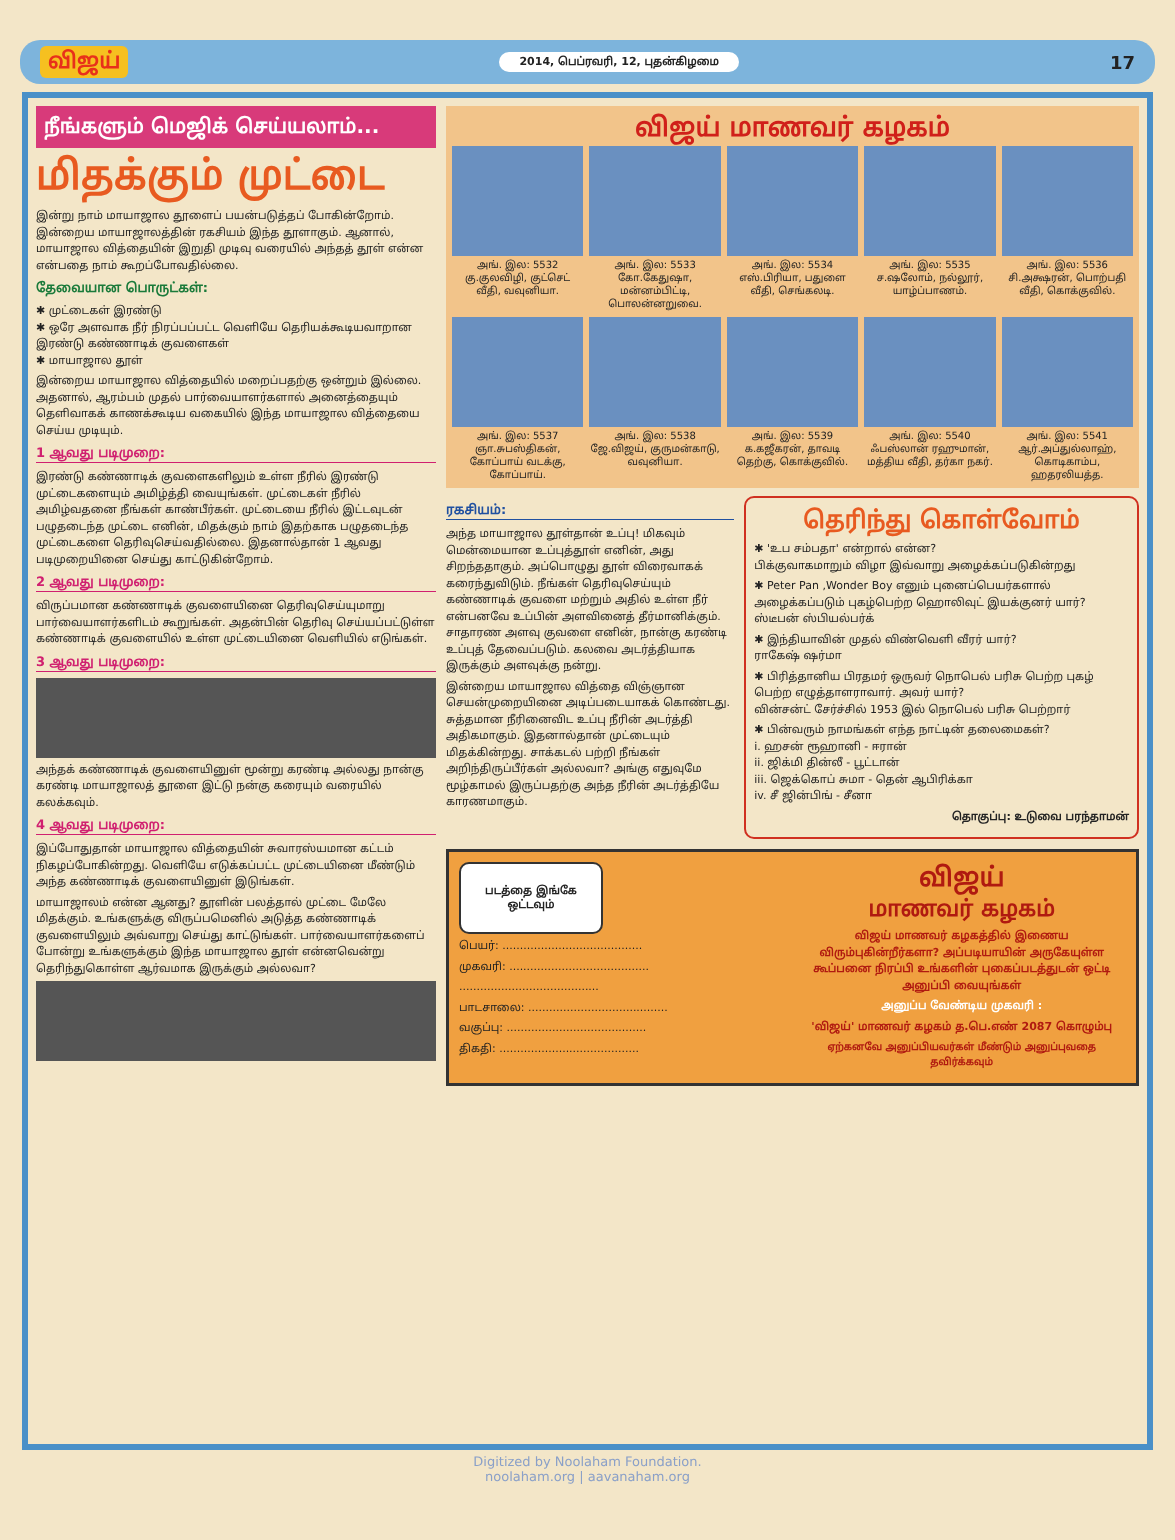விஜய் 2014, பெப்ரவரி, 12, புதன்கிழமை 17
நீங்களும் மெஜிக் செய்யலாம்...
மிதக்கும் முட்டை
இன்று நாம் மாயாஜால தூளைப் பயன்படுத்தப் போகின்றோம். இன்றைய மாயாஜாலத்தின் ரகசியம் இந்த தூளாகும். ஆனால், மாயாஜால வித்தையின் இறுதி முடிவு வரையில் அந்தத் தூள் என்ன என்பதை நாம் கூறப்போவதில்லை.
தேவையான பொருட்கள்:
✱ முட்டைகள் இரண்டு
✱ ஒரே அளவாக நீர் நிரப்பப்பட்ட வெளியே தெரியக்கூடியவாறான இரண்டு கண்ணாடிக் குவளைகள்
✱ மாயாஜால தூள்
இன்றைய மாயாஜால வித்தையில் மறைப்பதற்கு ஒன்றும் இல்லை. அதனால், ஆரம்பம் முதல் பார்வையாளர்களால் அனைத்தையும் தெளிவாகக் காணக்கூடிய வகையில் இந்த மாயாஜால வித்தையை செய்ய முடியும்.
1 ஆவது படிமுறை:
இரண்டு கண்ணாடிக் குவளைகளிலும் உள்ள நீரில் இரண்டு முட்டைகளையும் அமிழ்த்தி வையுங்கள். முட்டைகள் நீரில் அமிழ்வதனை நீங்கள் காண்பீர்கள். முட்டையை நீரில் இட்டவுடன் பழுதடைந்த முட்டை எனின், மிதக்கும் நாம் இதற்காக பழுதடைந்த முட்டைகளை தெரிவுசெய்வதில்லை. இதனால்தான் 1 ஆவது படிமுறையினை செய்து காட்டுகின்றோம்.
2 ஆவது படிமுறை:
விருப்பமான கண்ணாடிக் குவளையினை தெரிவுசெய்யுமாறு பார்வையாளர்களிடம் கூறுங்கள். அதன்பின் தெரிவு செய்யப்பட்டுள்ள கண்ணாடிக் குவளையில் உள்ள முட்டையினை வெளியில் எடுங்கள்.
3 ஆவது படிமுறை:
அந்தக் கண்ணாடிக் குவளையினுள் மூன்று கரண்டி அல்லது நான்கு கரண்டி மாயாஜாலத் தூளை இட்டு நன்கு கரையும் வரையில் கலக்கவும்.
4 ஆவது படிமுறை:
இப்போதுதான் மாயாஜால வித்தையின் சுவாரஸ்யமான கட்டம் நிகழப்போகின்றது. வெளியே எடுக்கப்பட்ட முட்டையினை மீண்டும் அந்த கண்ணாடிக் குவளையினுள் இடுங்கள்.
மாயாஜாலம் என்ன ஆனது? தூளின் பலத்தால் முட்டை மேலே மிதக்கும். உங்களுக்கு விருப்பமெனில் அடுத்த கண்ணாடிக் குவளையிலும் அவ்வாறு செய்து காட்டுங்கள். பார்வையாளர்களைப் போன்று உங்களுக்கும் இந்த மாயாஜால தூள் என்னவென்று தெரிந்துகொள்ள ஆர்வமாக இருக்கும் அல்லவா?
விஜய் மாணவர் கழகம்
அங். இல: 5532
கு.குலவிழி, குட்செட் வீதி, வவுனியா.
அங். இல: 5533
கோ.கேதுஷா, மன்னம்பிட்டி, பொலன்னறுவை.
அங். இல: 5534
எஸ்.பிரியா, பதுளை வீதி, செங்கலடி.
அங். இல: 5535
ச.ஷலோம், நல்லூர், யாழ்ப்பாணம்.
அங். இல: 5536
சி.அக்ஷரன், பொற்பதி வீதி, கொக்குவில்.
அங். இல: 5537
ஞா.சுபஸ்திகன், கோப்பாய் வடக்கு, கோப்பாய்.
அங். இல: 5538
ஜே.விஜய், குருமன்காடு, வவுனியா.
அங். இல: 5539
க.கஜீகரன், தாவடி தெற்கு, கொக்குவில்.
அங். இல: 5540
ஃபஸ்லான் ரஹுமான், மத்திய வீதி, தர்கா நகர்.
அங். இல: 5541
ஆர்.அப்துல்லாஹ், கொடிகாம்ப, ஹதரலியத்த.
ரகசியம்:
அந்த மாயாஜால தூள்தான் உப்பு! மிகவும் மென்மையான உப்புத்தூள் எனின், அது சிறந்ததாகும். அப்பொழுது தூள் விரைவாகக் கரைந்துவிடும். நீங்கள் தெரிவுசெய்யும் கண்ணாடிக் குவளை மற்றும் அதில் உள்ள நீர் என்பனவே உப்பின் அளவினைத் தீர்மானிக்கும். சாதாரண அளவு குவளை எனின், நான்கு கரண்டி உப்புத் தேவைப்படும். கலவை அடர்த்தியாக இருக்கும் அளவுக்கு நன்று.
இன்றைய மாயாஜால வித்தை விஞ்ஞான செயன்முறையினை அடிப்படையாகக் கொண்டது. சுத்தமான நீரினைவிட உப்பு நீரின் அடர்த்தி அதிகமாகும். இதனால்தான் முட்டையும் மிதக்கின்றது. சாக்கடல் பற்றி நீங்கள் அறிந்திருப்பீர்கள் அல்லவா? அங்கு எதுவுமே மூழ்காமல் இருப்பதற்கு அந்த நீரின் அடர்த்தியே காரணமாகும்.
தெரிந்து கொள்வோம்
✱ 'உப சம்பதா' என்றால் என்ன?
பிக்குவாகமாறும் விழா இவ்வாறு அழைக்கப்படுகின்றது
✱ Peter Pan ,Wonder Boy எனும் புனைப்பெயர்களால் அழைக்கப்படும் புகழ்பெற்ற ஹொலிவுட் இயக்குனர் யார்?
ஸ்டீபன் ஸ்பியல்பர்க்
✱ இந்தியாவின் முதல் விண்வெளி வீரர் யார்?
ராகேஷ் ஷர்மா
✱ பிரித்தானிய பிரதமர் ஒருவர் நொபெல் பரிசு பெற்ற புகழ் பெற்ற எழுத்தாளராவார். அவர் யார்?
வின்சன்ட் சேர்ச்சில் 1953 இல் நொபெல் பரிசு பெற்றார்
✱ பின்வரும் நாமங்கள் எந்த நாட்டின் தலைமைகள்?
i. ஹசன் ரூஹானி - ஈரான்
ii. ஜிக்மி தின்லீ - பூட்டான்
iii. ஜெக்கொப் சுமா - தென் ஆபிரிக்கா
iv. சீ ஜின்பிங் - சீனா
தொகுப்பு: உடுவை பரந்தாமன்
படத்தை இங்கே ஒட்டவும்
பெயர்: ........................................
முகவரி: ........................................
........................................
பாடசாலை: ........................................
வகுப்பு: ........................................
திகதி: ........................................
விஜய்
மாணவர் கழகம்
விஜய் மாணவர் கழகத்தில் இணைய விரும்புகின்றீர்களா? அப்படியாயின் அருகேயுள்ள கூப்பனை நிரப்பி உங்களின் புகைப்படத்துடன் ஒட்டி அனுப்பி வையுங்கள்
அனுப்ப வேண்டிய முகவரி :
'விஜய்' மாணவர் கழகம் த.பெ.எண் 2087 கொழும்பு
ஏற்கனவே அனுப்பியவர்கள் மீண்டும் அனுப்புவதை தவிர்க்கவும்
Digitized by Noolaham Foundation.
noolaham.org | aavanaham.org